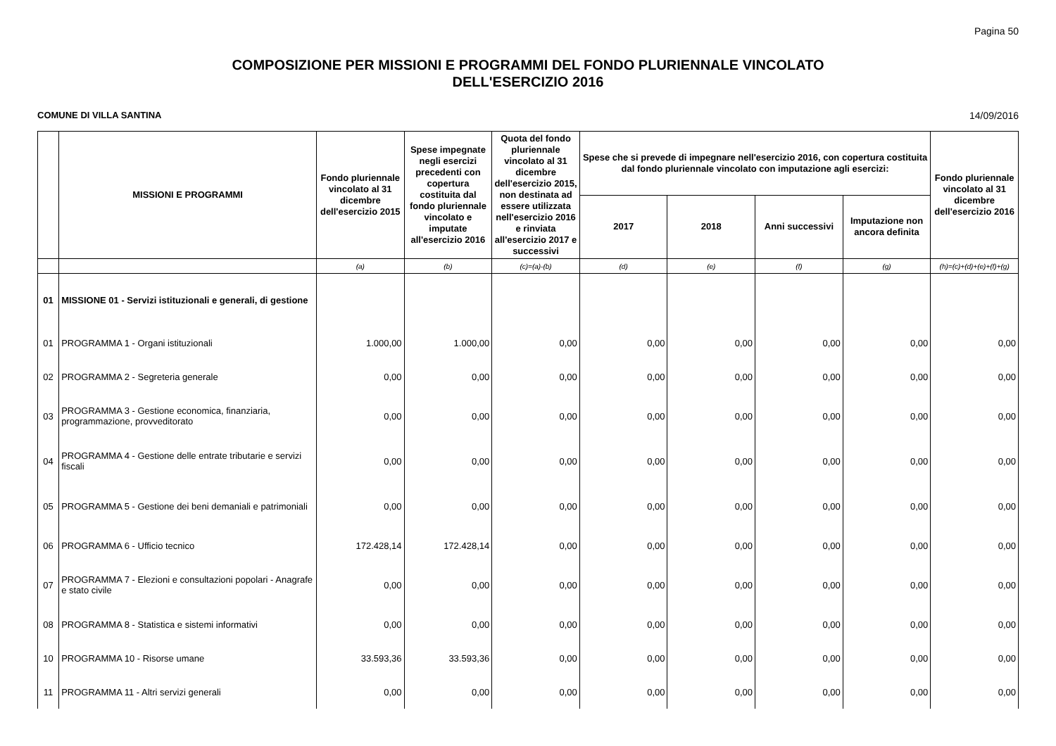Pagina 50
COMPOSIZIONE PER MISSIONI E PROGRAMMI DEL FONDO PLURIENNALE VINCOLATO
DELL'ESERCIZIO 2016
COMUNE DI VILLA SANTINA 14/09/2016
| | MISSIONI E PROGRAMMI | Fondo pluriennale vincolato al 31 dicembre dell'esercizio 2015 | Spese impegnate negli esercizi precedenti con copertura costituita dal fondo pluriennale vincolato e imputate all'esercizio 2016 | Quota del fondo pluriennale vincolato al 31 dicembre dell'esercizio 2015, non destinata ad essere utilizzata nell'esercizio 2016 e rinviata all'esercizio 2017 e successivi | Spese che si prevede di impegnare nell'esercizio 2016, con copertura costituita dal fondo pluriennale vincolato con imputazione agli esercizi: | | | | Fondo pluriennale vincolato al 31 dicembre dell'esercizio 2016 |
| --- | --- | --- | --- | --- | --- | --- | --- | --- | --- |
| | | | | | 2017 | 2018 | Anni successivi | Imputazione non ancora definita | |
| | | (a) | (b) | (c)=(a)-(b) | (d) | (e) | (f) | (g) | (h)=(c)+(d)+(e)+(f)+(g) |
| 01 | MISSIONE 01 - Servizi istituzionali e generali, di gestione | | | | | | | | |
| 01 | PROGRAMMA 1 - Organi istituzionali | 1.000,00 | 1.000,00 | 0,00 | 0,00 | 0,00 | 0,00 | 0,00 | 0,00 |
| 02 | PROGRAMMA 2 - Segreteria generale | 0,00 | 0,00 | 0,00 | 0,00 | 0,00 | 0,00 | 0,00 | 0,00 |
| 03 | PROGRAMMA 3 - Gestione economica, finanziaria, programmazione, provveditorato | 0,00 | 0,00 | 0,00 | 0,00 | 0,00 | 0,00 | 0,00 | 0,00 |
| 04 | PROGRAMMA 4 - Gestione delle entrate tributarie e servizi fiscali | 0,00 | 0,00 | 0,00 | 0,00 | 0,00 | 0,00 | 0,00 | 0,00 |
| 05 | PROGRAMMA 5 - Gestione dei beni demaniali e patrimoniali | 0,00 | 0,00 | 0,00 | 0,00 | 0,00 | 0,00 | 0,00 | 0,00 |
| 06 | PROGRAMMA 6 - Ufficio tecnico | 172.428,14 | 172.428,14 | 0,00 | 0,00 | 0,00 | 0,00 | 0,00 | 0,00 |
| 07 | PROGRAMMA 7 - Elezioni e consultazioni popolari - Anagrafe e stato civile | 0,00 | 0,00 | 0,00 | 0,00 | 0,00 | 0,00 | 0,00 | 0,00 |
| 08 | PROGRAMMA 8 - Statistica e sistemi informativi | 0,00 | 0,00 | 0,00 | 0,00 | 0,00 | 0,00 | 0,00 | 0,00 |
| 10 | PROGRAMMA 10 - Risorse umane | 33.593,36 | 33.593,36 | 0,00 | 0,00 | 0,00 | 0,00 | 0,00 | 0,00 |
| 11 | PROGRAMMA 11 - Altri servizi generali | 0,00 | 0,00 | 0,00 | 0,00 | 0,00 | 0,00 | 0,00 | 0,00 |